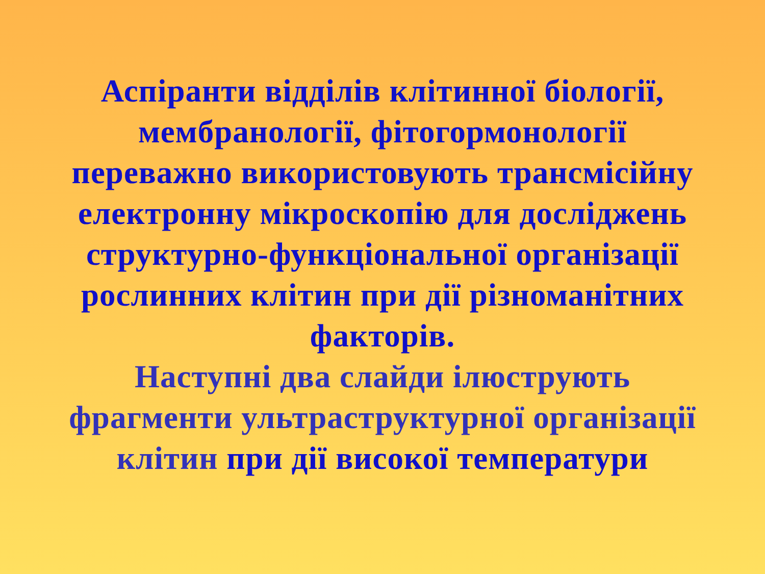Аспіранти відділів клітинної біології,
мембранології, фітогормонології
переважно використовують трансмісійну
електронну мікроскопію для досліджень
структурно-функціональної організації
рослинних клітин при дії різноманітних
факторів.
Наступні два слайди ілюструють
фрагменти ультраструктурної організації
клітин при дії високої температури